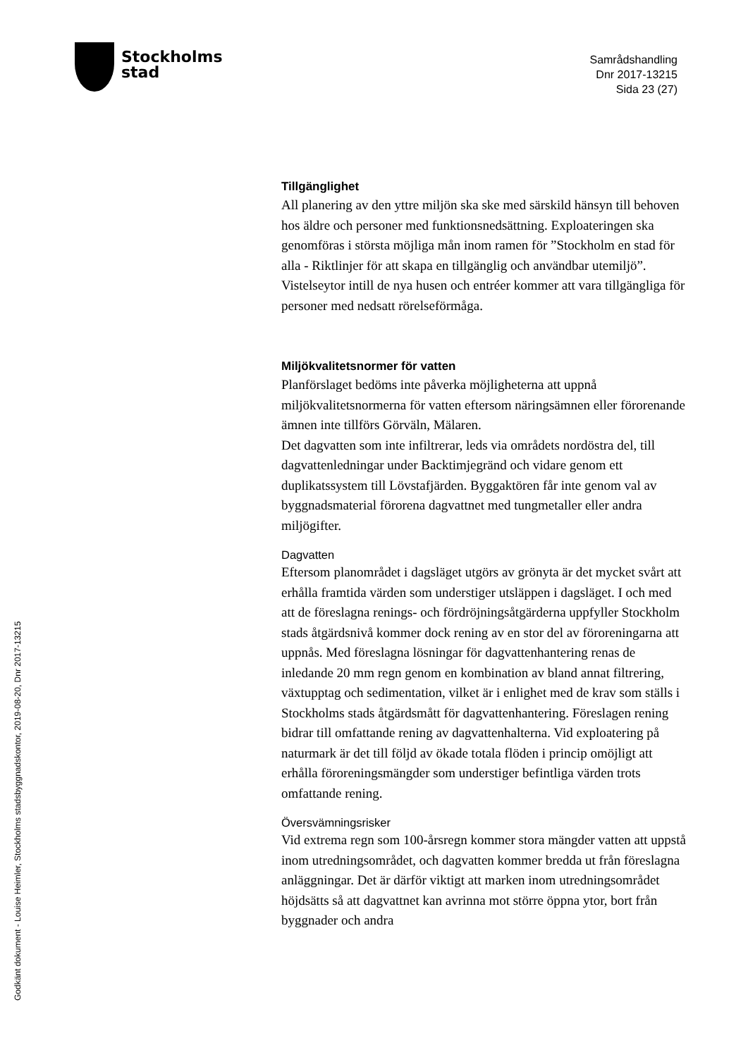Stockholms
stad
Samrådshandling
Dnr 2017-13215
Sida 23 (27)
Tillgänglighet
All planering av den yttre miljön ska ske med särskild hänsyn till behoven hos äldre och personer med funktionsnedsättning. Exploateringen ska genomföras i största möjliga mån inom ramen för ”Stockholm en stad för alla - Riktlinjer för att skapa en tillgänglig och användbar utemiljö”. Vistelseytor intill de nya husen och entréer kommer att vara tillgängliga för personer med nedsatt rörelseförmåga.
Miljökvalitetsnormer för vatten
Planförslaget bedöms inte påverka möjligheterna att uppnå miljökvalitetsnormerna för vatten eftersom näringsämnen eller förorenande ämnen inte tillförs Görväln, Mälaren.
Det dagvatten som inte infiltrerar, leds via områdets nordöstra del, till dagvattenledningar under Backtimjegränd och vidare genom ett duplikatssystem till Lövstafjärden. Byggaktören får inte genom val av byggnadsmaterial förorena dagvattnet med tungmetaller eller andra miljögifter.
Dagvatten
Eftersom planområdet i dagsläget utgörs av grönyta är det mycket svårt att erhålla framtida värden som understiger utsläppen i dagsläget. I och med att de föreslagna renings- och fördröjningsåtgärderna uppfyller Stockholm stads åtgärdsnivå kommer dock rening av en stor del av föroreningarna att uppnås. Med föreslagna lösningar för dagvattenhantering renas de inledande 20 mm regn genom en kombination av bland annat filtrering, växtupptag och sedimentation, vilket är i enlighet med de krav som ställs i Stockholms stads åtgärdsmått för dagvattenhantering. Föreslagen rening bidrar till omfattande rening av dagvattenhalterna. Vid exploatering på naturmark är det till följd av ökade totala flöden i princip omöjligt att erhålla föroreningsmängder som understiger befintliga värden trots omfattande rening.
Översvämningsrisker
Vid extrema regn som 100-årsregn kommer stora mängder vatten att uppstå inom utredningsområdet, och dagvatten kommer bredda ut från föreslagna anläggningar. Det är därför viktigt att marken inom utredningsområdet höjdsätts så att dagvattnet kan avrinna mot större öppna ytor, bort från byggnader och andra
Godkänt dokument - Louise Heimler, Stockholms stadsbyggnadskontor, 2019-08-20, Dnr 2017-13215